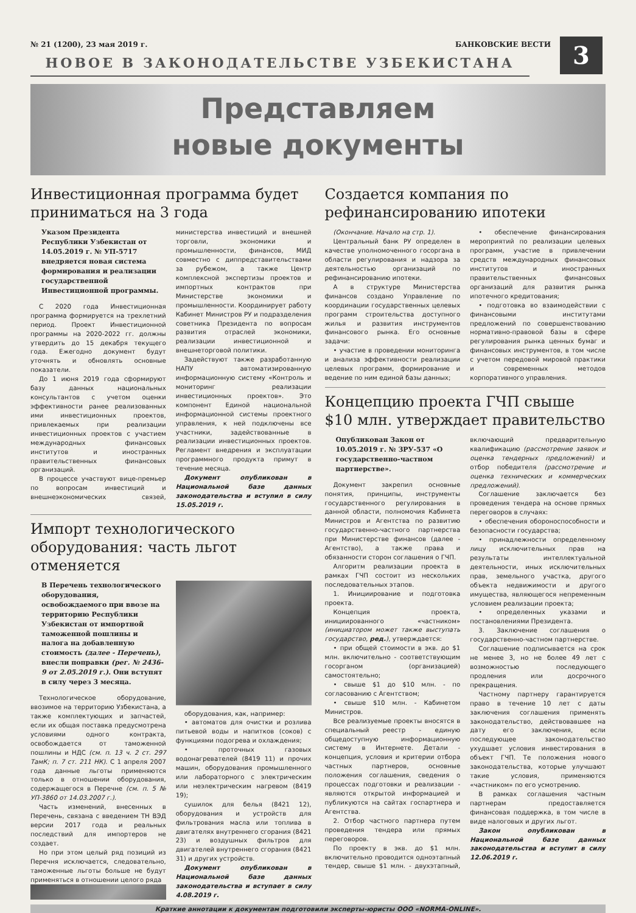№ 21 (1200), 23 мая 2019 г. БАНКОВСКИЕ ВЕСТИ
3
НОВОЕ В ЗАКОНОДАТЕЛЬСТВЕ УЗБЕКИСТАНА
Представляем
новые документы
Инвестиционная программа будет приниматься на 3 года
Указом Президента Республики Узбекистан от 14.05.2019 г. № УП-5717 внедряется новая система формирования и реализации государственной Инвестиционной программы.
С 2020 года Инвестиционная программа формируется на трехлетний период. Проект Инвестиционной программы на 2020-2022 гг. должны утвердить до 15 декабря текущего года. Ежегодно документ будут уточнять и обновлять основные показатели.
До 1 июня 2019 года сформируют базу данных национальных консультантов с учетом оценки эффективности ранее реализованных ими инвестиционных проектов, привлекаемых при реализации инвестиционных проектов с участием международных финансовых институтов и иностранных правительственных финансовых организаций.
В процессе участвуют вице-премьер по вопросам инвестиций и внешнеэкономических связей, министерства инвестиций и внешней торговли, экономики и промышленности, финансов, МИД совместно с диппредставительствами за рубежом, а также Центр комплексной экспертизы проектов и импортных контрактов при Министерстве экономики и промышленности. Координирует работу Кабинет Министров РУ и подразделения советника Президента по вопросам развития отраслей экономики, реализации инвестиционной и внешнеторговой политики.
Задействуют также разработанную НАПУ автоматизированную информационную систему «Контроль и мониторинг реализации инвестиционных проектов». Это компонент Единой национальной информационной системы проектного управления, к ней подключены все участники, задействованные в реализации инвестиционных проектов. Регламент внедрения и эксплуатации программного продукта примут в течение месяца.
Документ опубликован в Национальной базе данных законодательства и вступил в силу 15.05.2019 г.
Импорт технологического оборудования: часть льгот отменяется
В Перечень технологического оборудования, освобождаемого при ввозе на территорию Республики Узбекистан от импортной таможенной пошлины и налога на добавленную стоимость (далее - Перечень), внесли поправки (рег. № 2436-9 от 2.05.2019 г.). Они вступят в силу через 3 месяца.
Технологическое оборудование, ввозимое на территорию Узбекистана, а также комплектующих и запчастей, если их общая поставка предусмотрена условиями одного контракта, освобождается от таможенной пошлины и НДС (см. п. 13 ч. 2 ст. 297 ТамК; п. 7 ст. 211 НК). С 1 апреля 2007 года данные льготы применяются только в отношении оборудования, содержащегося в Перечне (см. п. 5 № УП-3860 от 14.03.2007 г.).
Часть изменений, внесенных в Перечень, связана с введением ТН ВЭД версии 2017 года и реальных последствий для импортеров не создает.
Но при этом целый ряд позиций из Перечня исключается, следовательно, таможенные льготы больше не будут применяться в отношении целого ряда
оборудования, как, например:
• автоматов для очистки и розлива питьевой воды и напитков (соков) с функциями подогрева и охлаждения;
• проточных газовых водонагревателей (8419 11) и прочих машин, оборудования промышленного или лабораторного с электрическим или неэлектрическим нагревом (8419 19);
сушилок для белья (8421 12), оборудования и устройств для фильтрования масла или топлива в двигателях внутреннего сгорания (8421 23) и воздушных фильтров для двигателей внутреннего сгорания (8421 31) и других устройств.
Документ опубликован в Национальной базе данных законодательства и вступает в силу 4.08.2019 г.
Создается компания по рефинансированию ипотеки
(Окончание. Начало на стр. 1).
Центральный банк РУ определен в качестве уполномоченного госоргана в области регулирования и надзора за деятельностью организаций по рефинансированию ипотеки.
А в структуре Министерства финансов создано Управление по координации государственных целевых программ строительства доступного жилья и развития инструментов финансового рынка. Его основные задачи:
• участие в проведении мониторинга и анализа эффективности реализации целевых программ, формирование и ведение по ним единой базы данных;
• обеспечение финансирования мероприятий по реализации целевых программ, участие в привлечении средств международных финансовых институтов и иностранных правительственных финансовых организаций для развития рынка ипотечного кредитования;
• подготовка во взаимодействии с финансовыми институтами предложений по совершенствованию нормативно-правовой базы в сфере регулирования рынка ценных бумаг и финансовых инструментов, в том числе с учетом передовой мировой практики и современных методов корпоративного управления.
Концепцию проекта ГЧП свыше $10 млн. утверждает правительство
Опубликован Закон от 10.05.2019 г. № ЗРУ-537 «О государственно-частном партнерстве».
Документ закрепил основные понятия, принципы, инструменты государственного регулирования в данной области, полномочия Кабинета Министров и Агентства по развитию государственно-частного партнерства при Министерстве финансов (далее - Агентство), а также права и обязанности сторон соглашения о ГЧП.
Алгоритм реализации проекта в рамках ГЧП состоит из нескольких последовательных этапов.
1. Инициирование и подготовка проекта.
Концепция проекта, инициированного «частником» (инициатором может также выступать государство, ред.), утверждается:
• при общей стоимости в экв. до $1 млн. включительно - соответствующим госорганом (организацией) самостоятельно;
• свыше $1 до $10 млн. - по согласованию с Агентством;
• свыше $10 млн. - Кабинетом Министров.
Все реализуемые проекты вносятся в специальный реестр - единую общедоступную информационную систему в Интернете. Детали - концепция, условия и критерии отбора частных партнеров, основные положения соглашения, сведения о процессах подготовки и реализации - являются открытой информацией и публикуются на сайтах госпартнера и Агентства.
2. Отбор частного партнера путем проведения тендера или прямых переговоров.
По проекту в экв. до $1 млн. включительно проводится одноэтапный тендер, свыше $1 млн. - двухэтапный, включающий предварительную квалификацию (рассмотрение заявок и оценка тендерных предложений) и отбор победителя (рассмотрение и оценка технических и коммерческих предложений).
Соглашение заключается без проведения тендера на основе прямых переговоров в случаях:
• обеспечения обороноспособности и безопасности государства;
• принадлежности определенному лицу исключительных прав на результаты интеллектуальной деятельности, иных исключительных прав, земельного участка, другого объекта недвижимости и другого имущества, являющегося непременным условием реализации проекта;
• определенных указами и постановлениями Президента.
3. Заключение соглашения о государственно-частном партнерстве.
Соглашение подписывается на срок не менее 3, но не более 49 лет с возможностью последующего продления или досрочного прекращения.
Частному партнеру гарантируется право в течение 10 лет с даты заключения соглашения применять законодательство, действовавшее на дату его заключения, если последующее законодательство ухудшает условия инвестирования в объект ГЧП. Те положения нового законодательства, которые улучшают такие условия, применяются «частником» по его усмотрению.
В рамках соглашения частным партнерам предоставляется финансовая поддержка, в том числе в виде налоговых и других льгот.
Закон опубликован в Национальной базе данных законодательства и вступит в силу 12.06.2019 г.
Краткие аннотации к документам подготовили эксперты-юристы ООО «NORMA-ONLINE».